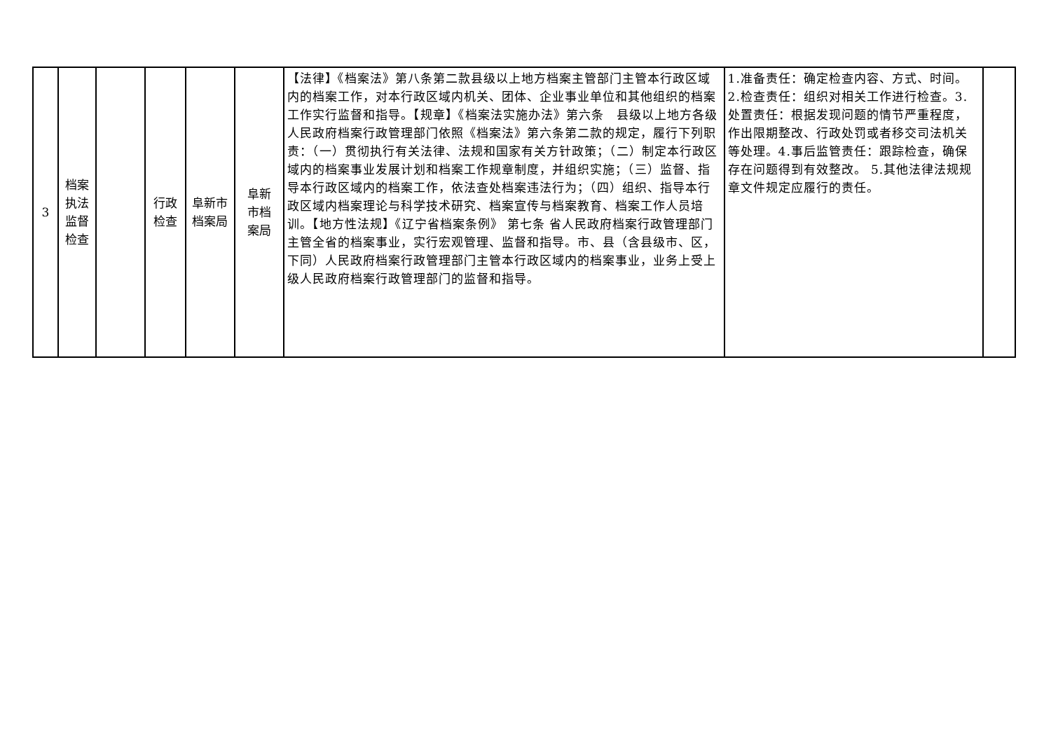| 3 | 档案 执法 监督 检查 | | 行政 检查 | 阜新市 档案局 | 阜新 市档 案局 | 【法律】《档案法》第八条第二款县级以上地方档案主管部门主管本行政区域内的档案工作，对本行政区域内机关、团体、企业事业单位和其他组织的档案工作实行监督和指导。【规章】《档案法实施办法》第六条 县级以上地方各级人民政府档案行政管理部门依照《档案法》第六条第二款的规定，履行下列职责：（一）贯彻执行有关法律、法规和国家有关方针政策；（二）制定本行政区域内的档案事业发展计划和档案工作规章制度，并组织实施；（三）监督、指导本行政区域内的档案工作，依法查处档案违法行为；（四）组织、指导本行政区域内档案理论与科学技术研究、档案宣传与档案教育、档案工作人员培训。【地方性法规】《辽宁省档案条例》 第七条 省人民政府档案行政管理部门主管全省的档案事业，实行宏观管理、监督和指导。市、县（含县级市、区，下同）人民政府档案行政管理部门主管本行政区域内的档案事业，业务上受上级人民政府档案行政管理部门的监督和指导。 | 1.准备责任：确定检查内容、方式、时间。2.检查责任：组织对相关工作进行检查。3.处置责任：根据发现问题的情节严重程度，作出限期整改、行政处罚或者移交司法机关等处理。4.事后监管责任：跟踪检查，确保存在问题得到有效整改。 5.其他法律法规规章文件规定应履行的责任。 | |